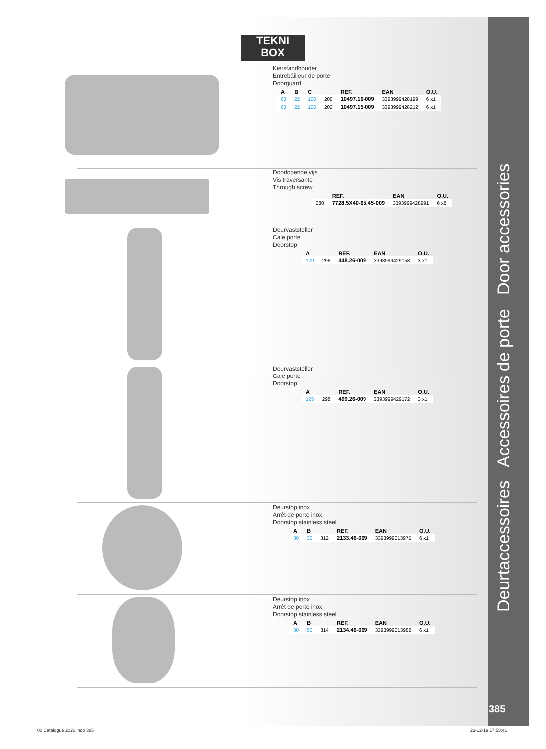Deurtaccessoires Accessoires de porte Door accessories
385
TEKNI
BOX
Kierstandhouder
Entrebâilleur de porte
Doorguard
| A | B | C | | REF. | EAN | O.U. |
| --- | --- | --- | --- | --- | --- | --- |
| 63 | 22 | 100 | 200 | 10497.16-009 | 3393999428199 | 6 x1 |
| 63 | 22 | 100 | 202 | 10497.15-009 | 3393999428212 | 6 x1 |
Doorlopende vijs
Vis traversante
Through screw
| | REF. | EAN | O.U. |
| --- | --- | --- | --- |
| 280 | 7728.5X40-65.45-009 | 3393999428991 | 6 x8 |
Deurvaststeller
Cale porte
Doorstop
| A | | REF. | EAN | O.U. |
| --- | --- | --- | --- | --- |
| 170 | 296 | 448.26-009 | 3393999429158 | 3 x1 |
Deurvaststeller
Cale porte
Doorstop
| A | | REF. | EAN | O.U. |
| --- | --- | --- | --- | --- |
| 125 | 298 | 499.26-009 | 3393999429172 | 3 x1 |
Deurstop inox
Arrêt de porte inox
Doorstop stainless steel
| A | B | | REF. | EAN | O.U. |
| --- | --- | --- | --- | --- | --- |
| 30 | 30 | 312 | 2133.46-009 | 3393999013975 | 6 x1 |
Deurstop inox
Arrêt de porte inox
Doorstop stainless steel
| A | B | | REF. | EAN | O.U. |
| --- | --- | --- | --- | --- | --- |
| 30 | 50 | 314 | 2134.46-009 | 3393999013982 | 6 x1 |
00 Catalogue 2020.indb 385 23-12-19 17:58:41